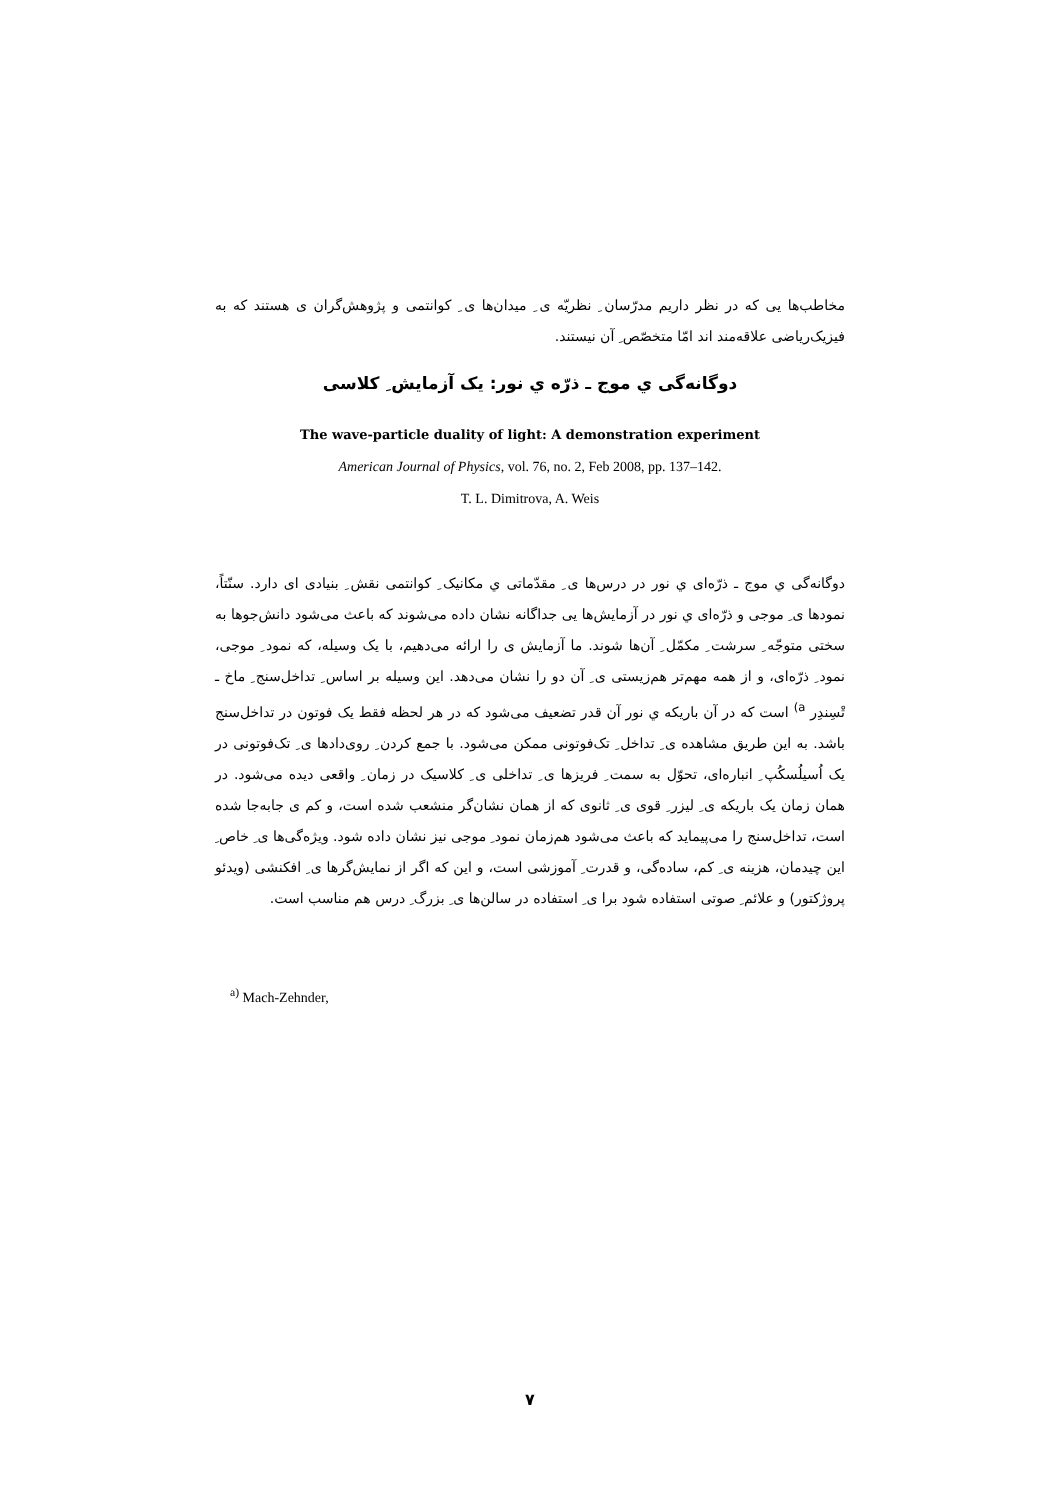مخاطب‌ها یی که در نظر داریم مدرّسان ِ نظریّه ی ِ میدان‌ها ی ِ کوانتمی و پژوهش‌گران ی هستند که به فیزیک‌ریاضی علاقه‌مند اند امّا متخصّص ِ آن نیستند.
دوگانه‌گی ي موج ـ ذرّه ي نور: یک آزمایش ِ کلاسی
The wave-particle duality of light: A demonstration experiment
American Journal of Physics, vol. 76, no. 2, Feb 2008, pp. 137–142.
T. L. Dimitrova, A. Weis
دوگانه‌گی ي موج ـ ذرّه‌ای ي نور در درس‌ها ی ِ مقدّماتی ي مکانیک ِ کوانتمی نقش ِ بنیادی ای دارد. سنّتاً، نمودها ی ِ موجی و ذرّه‌ای ي نور در آزمایش‌ها یی جداگانه نشان داده می‌شوند که باعث می‌شود دانش‌جوها به سختی متوجّه ِ سرشت ِ مکمّل ِ آن‌ها شوند. ما آزمایش ی را ارائه می‌دهیم، با یک وسیله، که نمود ِ موجی، نمود ِ ذرّه‌ای، و از همه مهم‌تر هم‌زیستی ی ِ آن دو را نشان می‌دهد. این وسیله بر اساس ِ تداخل‌سنج ِ ماخ ـ تْسِندِر <sup>a)</sup> است که در آن باریکه ي نور آن قدر تضعیف می‌شود که در هر لحظه فقط یک فوتون در تداخل‌سنج باشد. به این طریق مشاهده ی ِ تداخل ِ تک‌فوتونی ممکن می‌شود. با جمع کردن ِ روی‌دادها ی ِ تک‌فوتونی در یک اُسیلُسکُپ ِ انباره‌ای، تحوّل به سمت ِ فریزها ی ِ تداخلی ی ِ کلاسیک در زمان ِ واقعی دیده می‌شود. در همان زمان یک باریکه ی ِ لیزر ِ قوی ی ِ ثانوی که از همان نشان‌گر منشعب شده است، و کم ی جابه‌جا شده است، تداخل‌سنج را می‌پیماید که باعث می‌شود هم‌زمان نمود ِ موجی نیز نشان داده شود. ویژه‌گی‌ها ی ِ خاص ِ این چیدمان، هزینه ی ِ کم، ساده‌گی، و قدرت ِ آموزشی است، و این که اگر از نمایش‌گرها ی ِ افکنشی (ویدئو پروژکتور) و علائم ِ صوتی استفاده شود برا ی ِ استفاده در سالن‌ها ی ِ بزرگ ِ درس هم مناسب است.
<sup>a)</sup> Mach-Zehnder,
۷